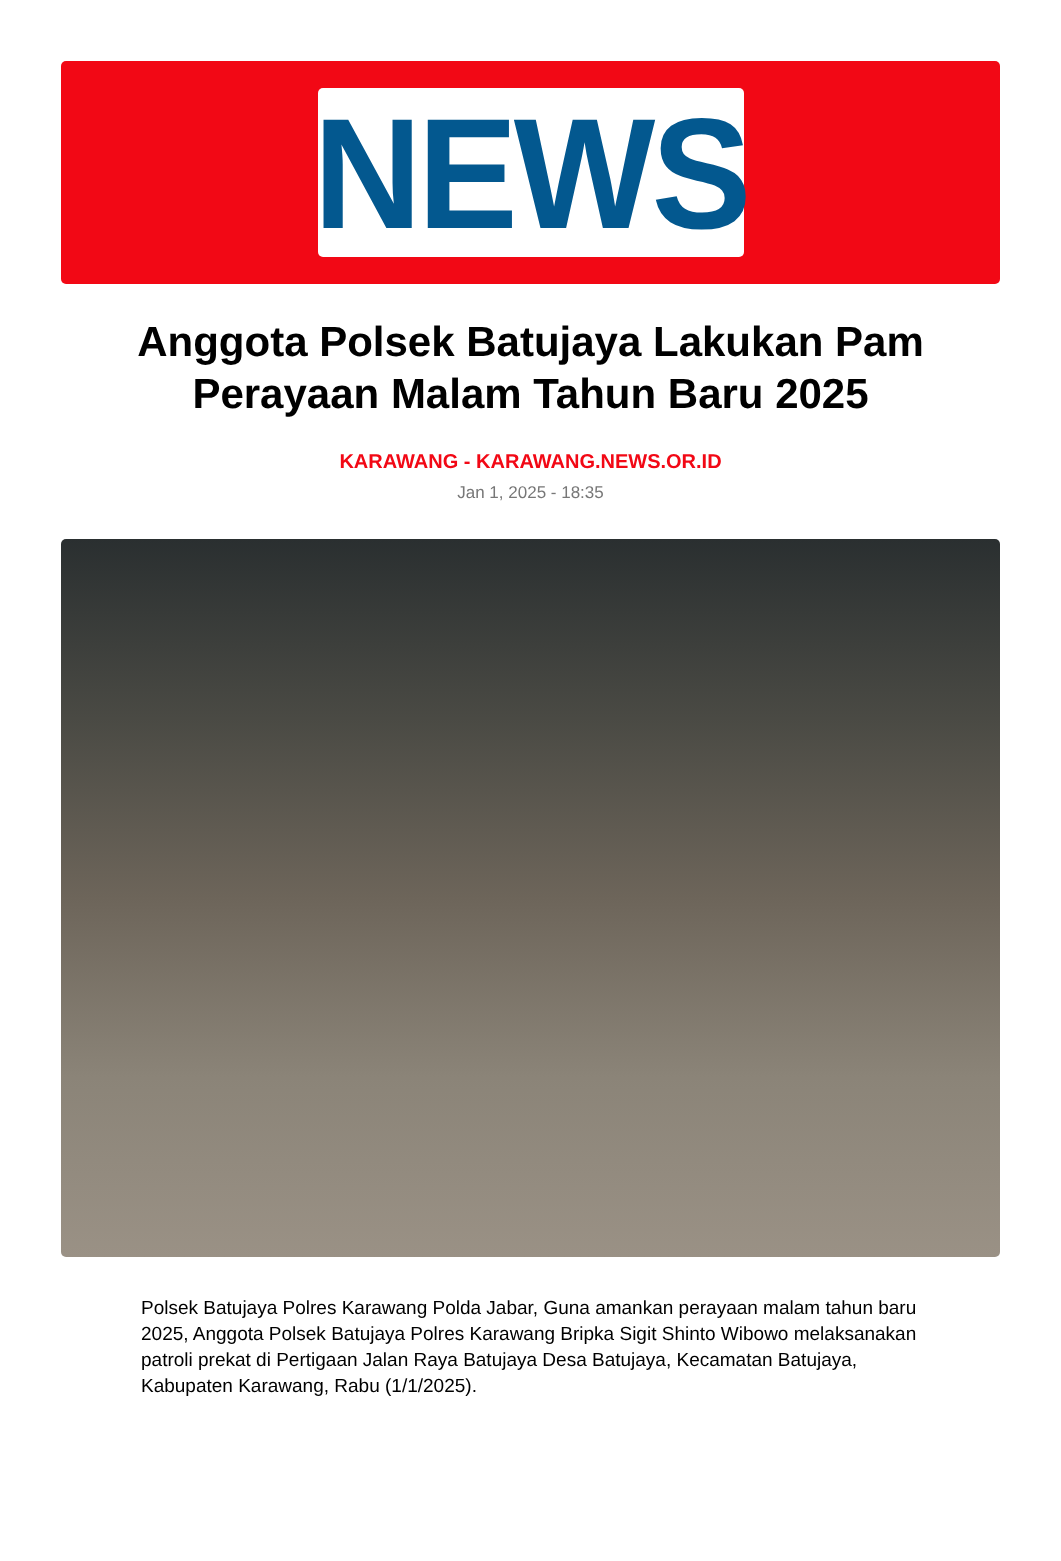NEWS
Anggota Polsek Batujaya Lakukan Pam Perayaan Malam Tahun Baru 2025
KARAWANG - KARAWANG.NEWS.OR.ID
Jan 1, 2025 - 18:35
Polsek Batujaya Polres Karawang Polda Jabar, Guna amankan perayaan malam tahun baru 2025, Anggota Polsek Batujaya Polres Karawang Bripka Sigit Shinto Wibowo melaksanakan patroli prekat di Pertigaan Jalan Raya Batujaya Desa Batujaya, Kecamatan Batujaya, Kabupaten Karawang, Rabu (1/1/2025).